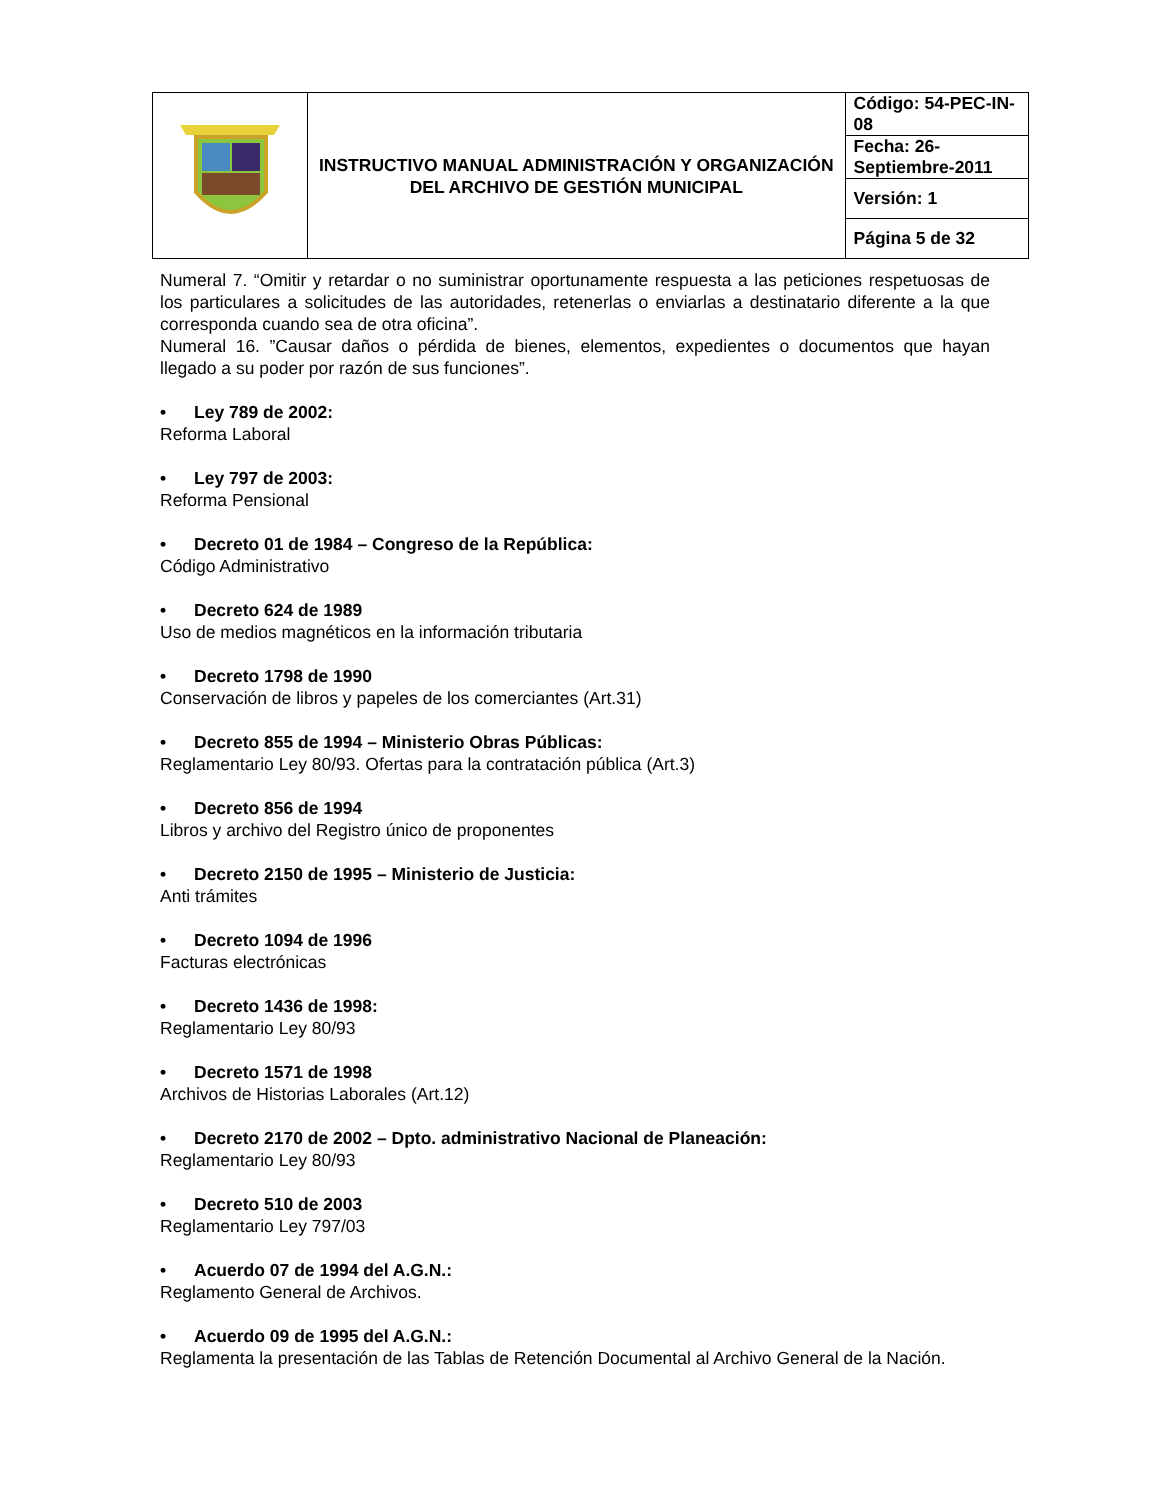| | INSTRUCTIVO MANUAL ADMINISTRACIÓN Y ORGANIZACIÓN DEL ARCHIVO DE GESTIÓN MUNICIPAL | Código: 54-PEC-IN-08 |
| | | Fecha: 26-Septiembre-2011 |
| | | Versión: 1 |
| | | Página 5 de 32 |
Numeral 7. “Omitir y retardar o no suministrar oportunamente respuesta a las peticiones respetuosas de los particulares a solicitudes de las autoridades, retenerlas o enviarlas a destinatario diferente a la que corresponda cuando sea de otra oficina”.
Numeral 16. ”Causar daños o pérdida de bienes, elementos, expedientes o documentos que hayan llegado a su poder por razón de sus funciones”.
• Ley 789 de 2002:
Reforma Laboral
• Ley 797 de 2003:
Reforma Pensional
• Decreto 01 de 1984 – Congreso de la República:
Código Administrativo
• Decreto 624 de 1989
Uso de medios magnéticos en la información tributaria
• Decreto 1798 de 1990
Conservación de libros y papeles de los comerciantes (Art.31)
• Decreto 855 de 1994 – Ministerio Obras Públicas:
Reglamentario Ley 80/93. Ofertas para la contratación pública (Art.3)
• Decreto 856 de 1994
Libros y archivo del Registro único de proponentes
• Decreto 2150 de 1995 – Ministerio de Justicia:
Anti trámites
• Decreto 1094 de 1996
Facturas electrónicas
• Decreto 1436 de 1998:
Reglamentario Ley 80/93
• Decreto 1571 de 1998
Archivos de Historias Laborales (Art.12)
• Decreto 2170 de 2002 – Dpto. administrativo Nacional de Planeación:
Reglamentario Ley 80/93
• Decreto 510 de 2003
Reglamentario Ley 797/03
• Acuerdo 07 de 1994 del A.G.N.:
Reglamento General de Archivos.
• Acuerdo 09 de 1995 del A.G.N.:
Reglamenta la presentación de las Tablas de Retención Documental al Archivo General de la Nación.